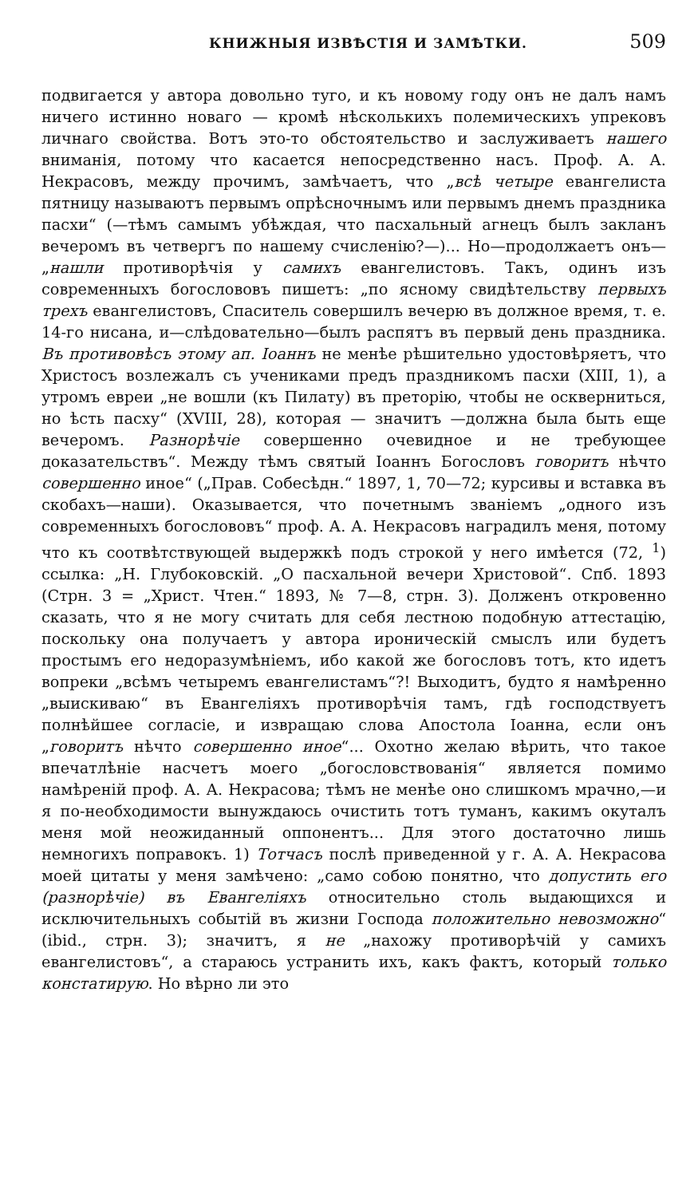КНИЖНЫЯ ИЗВѢСТІЯ И ЗАМѢТКИ. 509
подвигается у автора довольно туго, и къ новому году онъ не далъ намъ ничего истинно новаго — кромѣ нѣсколькихъ полемическихъ упрековъ личнаго свойства. Вотъ это-то обстоятельство и заслуживаетъ нашего вниманія, потому что касается непосредственно насъ. Проф. А. А. Некрасовъ, между прочимъ, замѣчаетъ, что „всѣ четыре евангелиста пятницу называютъ первымъ опрѣсночнымъ или первымъ днемъ праздника пасхи“ (—тѣмъ самымъ убѣждая, что пасхальный агнецъ былъ закланъ вечеромъ въ четвергъ по нашему счисленію?—)... Но—продолжаетъ онъ—„нашли противорѣчія у самихъ евангелистовъ. Такъ, одинъ изъ современныхъ богослововъ пишетъ: „по ясному свидѣтельству первыхъ трехъ евангелистовъ, Спаситель совершилъ вечерю въ должное время, т. е. 14-го нисана, и—слѣдовательно—былъ распятъ въ первый день праздника. Въ противовѣсъ этому ап. Іоаннъ не менѣе рѣшительно удостовѣряетъ, что Христосъ возлежалъ съ учениками предъ праздникомъ пасхи (XIII, 1), а утромъ евреи „не вошли (къ Пилату) въ преторію, чтобы не оскверниться, но ѣсть пасху“ (XVIII, 28), которая — значитъ —должна была быть еще вечеромъ. Разнорѣчіе совершенно очевидное и не требующее доказательствъ“. Между тѣмъ святый Іоаннъ Богословъ говоритъ нѣчто совершенно иное“ („Прав. Собесѣдн.“ 1897, 1, 70—72; курсивы и вставка въ скобахъ—наши). Оказывается, что почетнымъ званіемъ „одного изъ современныхъ богослововъ“ проф. А. А. Некрасовъ наградилъ меня, потому что къ соотвѣтствующей выдержкѣ подъ строкой у него имѣется (72, <sup>1</sup>) ссылка: „Н. Глубоковскій. „О пасхальной вечери Христовой“. Спб. 1893 (Стрн. 3 = „Христ. Чтен.“ 1893, № 7—8, стрн. 3). Долженъ откровенно сказать, что я не могу считать для себя лестною подобную аттестацію, поскольку она получаетъ у автора ироническій смыслъ или будетъ простымъ его недоразумѣніемъ, ибо какой же богословъ тотъ, кто идетъ вопреки „всѣмъ четыремъ евангелистамъ“?! Выходитъ, будто я намѣренно „выискиваю“ въ Евангеліяхъ противорѣчія тамъ, гдѣ господствуетъ полнѣйшее согласіе, и извращаю слова Апостола Іоанна, если онъ „говоритъ нѣчто совершенно иное“... Охотно желаю вѣрить, что такое впечатлѣніе насчетъ моего „богословствованія“ является помимо намѣреній проф. А. А. Некрасова; тѣмъ не менѣе оно слишкомъ мрачно,—и я по-необходимости вынуждаюсь очистить тотъ туманъ, какимъ окуталъ меня мой неожиданный оппонентъ... Для этого достаточно лишь немногихъ поправокъ. 1) Тотчасъ послѣ приведенной у г. А. А. Некрасова моей цитаты у меня замѣчено: „само собою понятно, что допустить его (разнорѣчіе) въ Евангеліяхъ относительно столь выдающихся и исключительныхъ событій въ жизни Господа положительно невозможно“ (ibid., стрн. 3); значитъ, я не „нахожу противорѣчій у самихъ евангелистовъ“, а стараюсь устранить ихъ, какъ фактъ, который только констатирую. Но вѣрно ли это